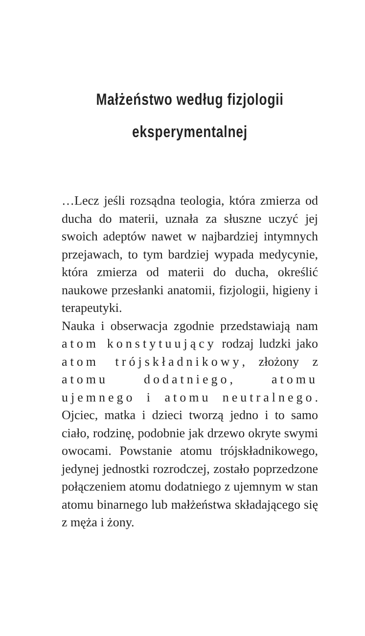Małżeństwo według fizjologii
eksperymentalnej
…Lecz jeśli rozsądna teologia, która zmierza od ducha do materii, uznała za słuszne uczyć jej swoich adeptów nawet w najbardziej intymnych przejawach, to tym bardziej wypada medycynie, która zmierza od materii do ducha, określić naukowe przesłanki anatomii, fizjologii, higieny i terapeutyki.
Nauka i obserwacja zgodnie przedstawiają nam atom konstytuujący rodzaj ludzki jako atom trójskładnikowy, złożony z atomu dodatniego, atomu ujemnego i atomu neutralnego. Ojciec, matka i dzieci tworzą jedno i to samo ciało, rodzinę, podobnie jak drzewo okryte swymi owocami. Powstanie atomu trójskładnikowego, jedynej jednostki rozrodczej, zostało poprzedzone połączeniem atomu dodatniego z ujemnym w stan atomu binarnego lub małżeństwa składającego się z męża i żony.